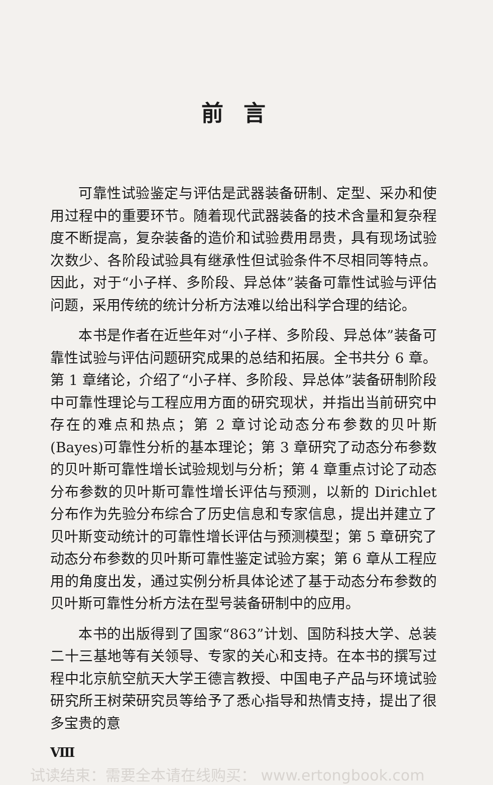前言
可靠性试验鉴定与评估是武器装备研制、定型、采办和使用过程中的重要环节。随着现代武器装备的技术含量和复杂程度不断提高，复杂装备的造价和试验费用昂贵，具有现场试验次数少、各阶段试验具有继承性但试验条件不尽相同等特点。因此，对于“小子样、多阶段、异总体”装备可靠性试验与评估问题，采用传统的统计分析方法难以给出科学合理的结论。
本书是作者在近些年对“小子样、多阶段、异总体”装备可靠性试验与评估问题研究成果的总结和拓展。全书共分 6 章。第 1 章绪论，介绍了“小子样、多阶段、异总体”装备研制阶段中可靠性理论与工程应用方面的研究现状，并指出当前研究中存在的难点和热点；第 2 章讨论动态分布参数的贝叶斯(Bayes)可靠性分析的基本理论；第 3 章研究了动态分布参数的贝叶斯可靠性增长试验规划与分析；第 4 章重点讨论了动态分布参数的贝叶斯可靠性增长评估与预测，以新的 Dirichlet 分布作为先验分布综合了历史信息和专家信息，提出并建立了贝叶斯变动统计的可靠性增长评估与预测模型；第 5 章研究了动态分布参数的贝叶斯可靠性鉴定试验方案；第 6 章从工程应用的角度出发，通过实例分析具体论述了基于动态分布参数的贝叶斯可靠性分析方法在型号装备研制中的应用。
本书的出版得到了国家“863”计划、国防科技大学、总装二十三基地等有关领导、专家的关心和支持。在本书的撰写过程中北京航空航天大学王德言教授、中国电子产品与环境试验研究所王树荣研究员等给予了悉心指导和热情支持，提出了很多宝贵的意
Ⅷ
试读结束：需要全本请在线购买： www.ertongbook.com